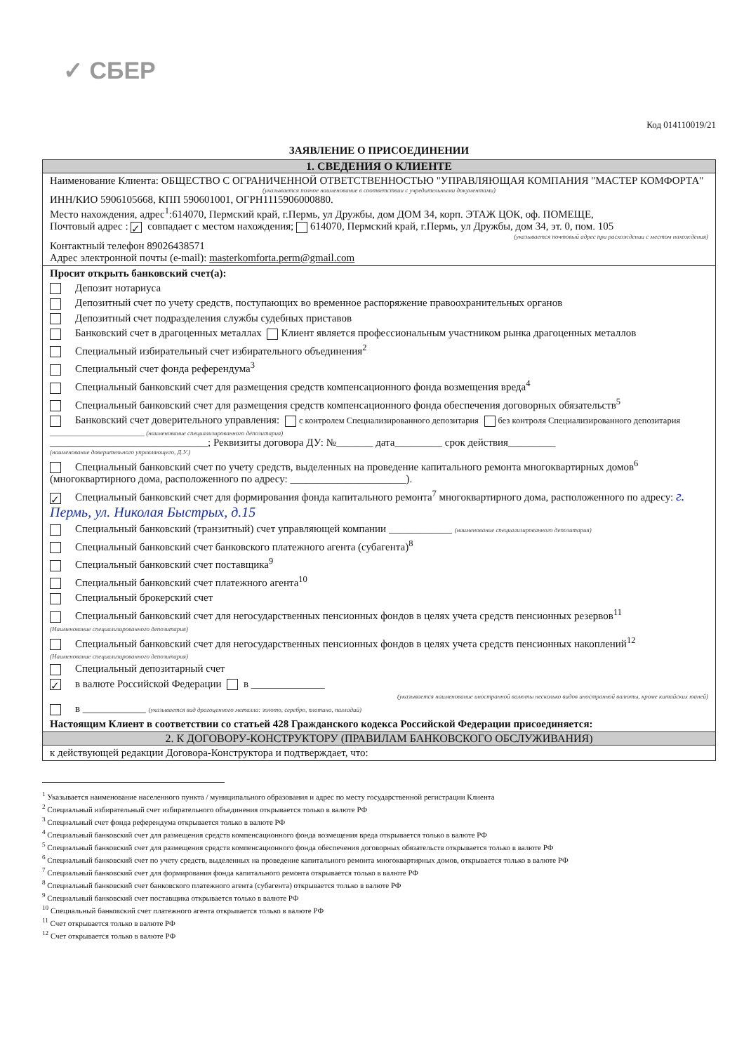✓ СБЕР
Код 014110019/21
ЗАЯВЛЕНИЕ О ПРИСОЕДИНЕНИИ
1. СВЕДЕНИЯ О КЛИЕНТЕ
Наименование Клиента: ОБЩЕСТВО С ОГРАНИЧЕННОЙ ОТВЕТСТВЕННОСТЬЮ "УПРАВЛЯЮЩАЯ КОМПАНИЯ "МАСТЕР КОМФОРТА"
(указывается полное наименование в соответствии с учредительными документами)
ИНН/КИО 5906105668, КПП 590601001, ОГРН1115906000880.
Место нахождения, адрес<sup>1</sup>:614070, Пермский край, г.Пермь, ул Дружбы, дом ДОМ 34, корп. ЭТАЖ ЦОК, оф. ПОМЕЩЕ,
Почтовый адрес : ✓ совпадает с местом нахождения; 614070, Пермский край, г.Пермь, ул Дружбы, дом 34, эт. 0, пом. 105
(указывается почтовый адрес при расхождении с местом нахождения)
Контактный телефон 89026438571
Адрес электронной почты (e-mail): masterkomforta.perm@gmail.com
Просит открыть банковский счет(а):
Депозит нотариуса
Депозитный счет по учету средств, поступающих во временное распоряжение правоохранительных органов
Депозитный счет подразделения службы судебных приставов
Банковский счет в драгоценных металлах Клиент является профессиональным участником рынка драгоценных металлов
Специальный избирательный счет избирательного объединения<sup>2</sup>
Специальный счет фонда референдума<sup>3</sup>
Специальный банковский счет для размещения средств компенсационного фонда возмещения вреда<sup>4</sup>
Специальный банковский счет для размещения средств компенсационного фонда обеспечения договорных обязательств<sup>5</sup>
Банковский счет доверительного управления: с контролем Специализированного депозитария без контроля Специализированного депозитария
______________________________ (наименование специализированного депозитария)
______________________________; Реквизиты договора ДУ: №_______ дата_________ срок действия_________
(наименование доверительного управляющего, Д.У.)
Специальный банковский счет по учету средств, выделенных на проведение капитального ремонта многоквартирных домов<sup>6</sup> (многоквартирного дома, расположенного по адресу: ______________________).
✓ Специальный банковский счет для формирования фонда капитального ремонта<sup>7</sup> многоквартирного дома, расположенного по адресу: г. Пермь, ул. Николая Быстрых, д.15
Специальный банковский (транзитный) счет управляющей компании ____________ (наименование специализированного депозитария)
Специальный банковский счет банковского платежного агента (субагента)<sup>8</sup>
Специальный банковский счет поставщика<sup>9</sup>
Специальный банковский счет платежного агента<sup>10</sup>
Специальный брокерский счет
Специальный банковский счет для негосударственных пенсионных фондов в целях учета средств пенсионных резервов<sup>11</sup>
(Наименование специализированного депозитария)
Специальный банковский счет для негосударственных пенсионных фондов в целях учета средств пенсионных накоплений<sup>12</sup>
(Наименование специализированного депозитария)
Специальный депозитарный счет
✓ в валюте Российской Федерации в ______________
(указывается наименование иностранной валюты несколько видов иностранной валюты, кроме китайских юаней)
в ____________ (указывается вид драгоценного металла: золото, серебро, платина, палладий)
Настоящим Клиент в соответствии со статьей 428 Гражданского кодекса Российской Федерации присоединяется:
2. К ДОГОВОРУ-КОНСТРУКТОРУ (ПРАВИЛАМ БАНКОВСКОГО ОБСЛУЖИВАНИЯ)
к действующей редакции Договора-Конструктора и подтверждает, что:
<sup>1</sup> Указывается наименование населенного пункта / муниципального образования и адрес по месту государственной регистрации Клиента
<sup>2</sup> Специальный избирательный счет избирательного объединения открывается только в валюте РФ
<sup>3</sup> Специальный счет фонда референдума открывается только в валюте РФ
<sup>4</sup> Специальный банковский счет для размещения средств компенсационного фонда возмещения вреда открывается только в валюте РФ
<sup>5</sup> Специальный банковский счет для размещения средств компенсационного фонда обеспечения договорных обязательств открывается только в валюте РФ
<sup>6</sup> Специальный банковский счет по учету средств, выделенных на проведение капитального ремонта многоквартирных домов, открывается только в валюте РФ
<sup>7</sup> Специальный банковский счет для формирования фонда капитального ремонта открывается только в валюте РФ
<sup>8</sup> Специальный банковский счет банковского платежного агента (субагента) открывается только в валюте РФ
<sup>9</sup> Специальный банковский счет поставщика открывается только в валюте РФ
<sup>10</sup> Специальный банковский счет платежного агента открывается только в валюте РФ
<sup>11</sup> Счет открывается только в валюте РФ
<sup>12</sup> Счет открывается только в валюте РФ